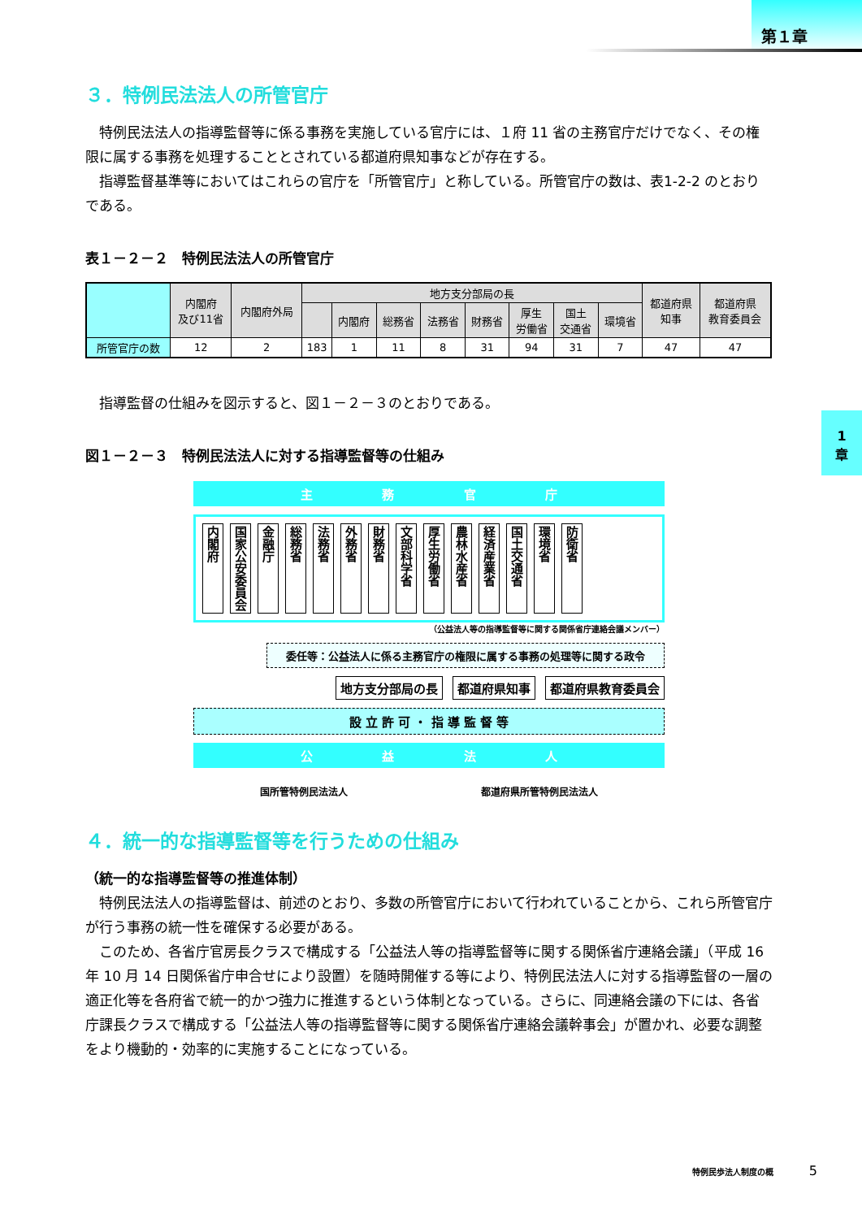第１章
1
章
３．特例民法法人の所管官庁
特例民法法人の指導監督等に係る事務を実施している官庁には、１府 11 省の主務官庁だけでなく、その権限に属する事務を処理することとされている都道府県知事などが存在する。
指導監督基準等においてはこれらの官庁を「所管官庁」と称している。所管官庁の数は、表1-2-2 のとおりである。
表１－２－２　特例民法法人の所管官庁
| | 内閣府 及び11省 | 内閣府外局 | 地方支分部局の長 | | | | | | | | 都道府県 知事 | 都道府県 教育委員会 |
| --- | --- | --- | --- | --- | --- | --- | --- | --- | --- | --- | --- | --- |
| | | | | 内閣府 | 総務省 | 法務省 | 財務省 | 厚生 労働省 | 国土 交通省 | 環境省 | | |
| 所管官庁の数 | 12 | 2 | 183 | 1 | 11 | 8 | 31 | 94 | 31 | 7 | 47 | 47 |
指導監督の仕組みを図示すると、図１－２－３のとおりである。
図１－２－３　特例民法法人に対する指導監督等の仕組み
主 務 官 庁
内閣府 国家公安委員会 金融庁 総務省 法務省 外務省 財務省 文部科学省 厚生労働省 農林水産省 経済産業省 国土交通省 環境省 防衛省
（公益法人等の指導監督等に関する関係省庁連絡会議メンバー）
委任等：公益法人に係る主務官庁の権限に属する事務の処理等に関する政令
地方支分部局の長 都道府県知事 都道府県教育委員会
設 立 許 可 ・ 指 導 監 督 等
公 益 法 人
国所管特例民法法人 都道府県所管特例民法法人
４．統一的な指導監督等を行うための仕組み
（統一的な指導監督等の推進体制）
特例民法法人の指導監督は、前述のとおり、多数の所管官庁において行われていることから、これら所管官庁が行う事務の統一性を確保する必要がある。
このため、各省庁官房長クラスで構成する「公益法人等の指導監督等に関する関係省庁連絡会議」（平成 16 年 10 月 14 日関係省庁申合せにより設置）を随時開催する等により、特例民法法人に対する指導監督の一層の適正化等を各府省で統一的かつ強力に推進するという体制となっている。さらに、同連絡会議の下には、各省庁課長クラスで構成する「公益法人等の指導監督等に関する関係省庁連絡会議幹事会」が置かれ、必要な調整をより機動的・効率的に実施することになっている。
特例民歩法人制度の概 5